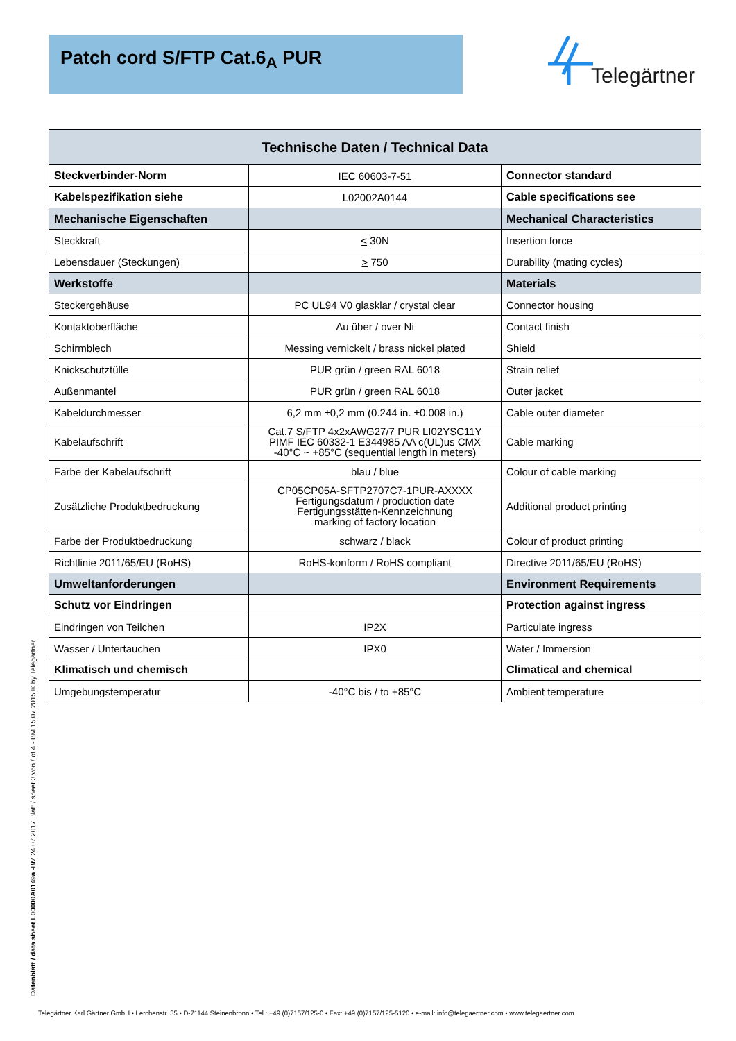Patch cord S/FTP Cat.6<sub>A</sub> PUR Telegärtner
| Technische Daten / Technical Data | | |
| --- | --- | --- |
| Steckverbinder-Norm | IEC 60603-7-51 | Connector standard |
| Kabelspezifikation siehe | L02002A0144 | Cable specifications see |
| Mechanische Eigenschaften | | Mechanical Characteristics |
| Steckkraft | < 30N | Insertion force |
| Lebensdauer (Steckungen) | > 750 | Durability (mating cycles) |
| Werkstoffe | | Materials |
| Steckergehäuse | PC UL94 V0 glasklar / crystal clear | Connector housing |
| Kontaktoberfläche | Au über / over Ni | Contact finish |
| Schirmblech | Messing vernickelt / brass nickel plated | Shield |
| Knickschutztülle | PUR grün / green RAL 6018 | Strain relief |
| Außenmantel | PUR grün / green RAL 6018 | Outer jacket |
| Kabeldurchmesser | 6,2 mm ±0,2 mm (0.244 in. ±0.008 in.) | Cable outer diameter |
| Kabelaufschrift | Cat.7 S/FTP 4x2xAWG27/7 PUR LI02YSC11Y PIMF IEC 60332-1 E344985 AA c(UL)us CMX -40°C ~ +85°C (sequential length in meters) | Cable marking |
| Farbe der Kabelaufschrift | blau / blue | Colour of cable marking |
| Zusätzliche Produktbedruckung | CP05CP05A-SFTP2707C7-1PUR-AXXXX Fertigungsdatum / production date Fertigungsstätten-Kennzeichnung marking of factory location | Additional product printing |
| Farbe der Produktbedruckung | schwarz / black | Colour of product printing |
| Richtlinie 2011/65/EU (RoHS) | RoHS-konform / RoHS compliant | Directive 2011/65/EU (RoHS) |
| Umweltanforderungen | | Environment Requirements |
| Schutz vor Eindringen | | Protection against ingress |
| Eindringen von Teilchen | IP2X | Particulate ingress |
| Wasser / Untertauchen | IPX0 | Water / Immersion |
| Klimatisch und chemisch | | Climatical and chemical |
| Umgebungstemperatur | -40°C bis / to +85°C | Ambient temperature |
Datenblatt / data sheet L00000A0149a -BM 24.07.2017 Blatt / sheet 3 von / of 4 - BM 15.07.2015 © by Telegärtner
Telegärtner Karl Gärtner GmbH • Lerchenstr. 35 • D-71144 Steinenbronn • Tel.: +49 (0)7157/125-0 • Fax: +49 (0)7157/125-5120 • e-mail: info@telegaertner.com • www.telegaertner.com